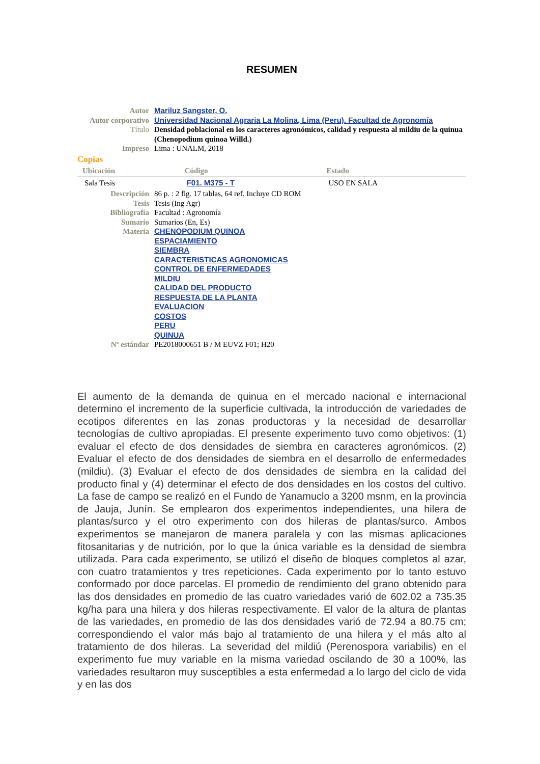RESUMEN
| Autor | Mariluz Sangster, O. |
| Autor corporativo | Universidad Nacional Agraria La Molina, Lima (Peru). Facultad de Agronomía |
| Título | Densidad poblacional en los caracteres agronómicos, calidad y respuesta al mildiu de la quinua (Chenopodium quinoa Willd.) |
| Impreso | Lima : UNALM, 2018 |
Copias
| Ubicación | Código | Estado |
| --- | --- | --- |
| Sala Tesis | F01. M375 - T | USO EN SALA |
| Descripción | 86 p. : 2 fig. 17 tablas, 64 ref. Incluye CD ROM |
| Tesis | Tesis (Ing Agr) |
| Bibliografía | Facultad : Agronomía |
| Sumario | Sumarios (En, Es) |
| Materia | CHENOPODIUM QUINOA ESPACIAMIENTO SIEMBRA CARACTERISTICAS AGRONOMICAS CONTROL DE ENFERMEDADES MILDIU CALIDAD DEL PRODUCTO RESPUESTA DE LA PLANTA EVALUACION COSTOS PERU QUINUA |
| Nº estándar | PE2018000651 B / M EUVZ F01; H20 |
El aumento de la demanda de quinua en el mercado nacional e internacional determino el incremento de la superficie cultivada, la introducción de variedades de ecotipos diferentes en las zonas productoras y la necesidad de desarrollar tecnologías de cultivo apropiadas. El presente experimento tuvo como objetivos: (1) evaluar el efecto de dos densidades de siembra en caracteres agronómicos. (2) Evaluar el efecto de dos densidades de siembra en el desarrollo de enfermedades (mildiu). (3) Evaluar el efecto de dos densidades de siembra en la calidad del producto final y (4) determinar el efecto de dos densidades en los costos del cultivo. La fase de campo se realizó en el Fundo de Yanamuclo a 3200 msnm, en la provincia de Jauja, Junín. Se emplearon dos experimentos independientes, una hilera de plantas/surco y el otro experimento con dos hileras de plantas/surco. Ambos experimentos se manejaron de manera paralela y con las mismas aplicaciones fitosanitarias y de nutrición, por lo que la única variable es la densidad de siembra utilizada. Para cada experimento, se utilizó el diseño de bloques completos al azar, con cuatro tratamientos y tres repeticiones. Cada experimento por lo tanto estuvo conformado por doce parcelas. El promedio de rendimiento del grano obtenido para las dos densidades en promedio de las cuatro variedades varió de 602.02 a 735.35 kg/ha para una hilera y dos hileras respectivamente. El valor de la altura de plantas de las variedades, en promedio de las dos densidades varió de 72.94 a 80.75 cm; correspondiendo el valor más bajo al tratamiento de una hilera y el más alto al tratamiento de dos hileras. La severidad del mildiú (Perenospora variabilis) en el experimento fue muy variable en la misma variedad oscilando de 30 a 100%, las variedades resultaron muy susceptibles a esta enfermedad a lo largo del ciclo de vida y en las dos